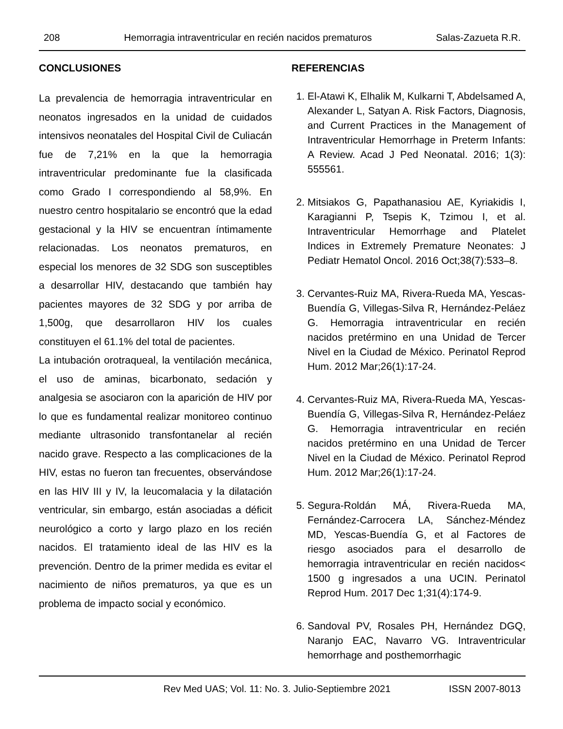208 Hemorragia intraventricular en recién nacidos prematuros Salas-Zazueta R.R.
CONCLUSIONES
La prevalencia de hemorragia intraventricular en neonatos ingresados en la unidad de cuidados intensivos neonatales del Hospital Civil de Culiacán fue de 7,21% en la que la hemorragia intraventricular predominante fue la clasificada como Grado I correspondiendo al 58,9%. En nuestro centro hospitalario se encontró que la edad gestacional y la HIV se encuentran íntimamente relacionadas. Los neonatos prematuros, en especial los menores de 32 SDG son susceptibles a desarrollar HIV, destacando que también hay pacientes mayores de 32 SDG y por arriba de 1,500g, que desarrollaron HIV los cuales constituyen el 61.1% del total de pacientes.
La intubación orotraqueal, la ventilación mecánica, el uso de aminas, bicarbonato, sedación y analgesia se asociaron con la aparición de HIV por lo que es fundamental realizar monitoreo continuo mediante ultrasonido transfontanelar al recién nacido grave. Respecto a las complicaciones de la HIV, estas no fueron tan frecuentes, observándose en las HIV III y IV, la leucomalacia y la dilatación ventricular, sin embargo, están asociadas a déficit neurológico a corto y largo plazo en los recién nacidos. El tratamiento ideal de las HIV es la prevención. Dentro de la primer medida es evitar el nacimiento de niños prematuros, ya que es un problema de impacto social y económico.
REFERENCIAS
1. El-Atawi K, Elhalik M, Kulkarni T, Abdelsamed A, Alexander L, Satyan A. Risk Factors, Diagnosis, and Current Practices in the Management of Intraventricular Hemorrhage in Preterm Infants: A Review. Acad J Ped Neonatal. 2016; 1(3): 555561.
2. Mitsiakos G, Papathanasiou AE, Kyriakidis I, Karagianni P, Tsepis K, Tzimou I, et al. Intraventricular Hemorrhage and Platelet Indices in Extremely Premature Neonates: J Pediatr Hematol Oncol. 2016 Oct;38(7):533–8.
3. Cervantes-Ruiz MA, Rivera-Rueda MA, Yescas-Buendía G, Villegas-Silva R, Hernández-Peláez G. Hemorragia intraventricular en recién nacidos pretérmino en una Unidad de Tercer Nivel en la Ciudad de México. Perinatol Reprod Hum. 2012 Mar;26(1):17-24.
4. Cervantes-Ruiz MA, Rivera-Rueda MA, Yescas-Buendía G, Villegas-Silva R, Hernández-Peláez G. Hemorragia intraventricular en recién nacidos pretérmino en una Unidad de Tercer Nivel en la Ciudad de México. Perinatol Reprod Hum. 2012 Mar;26(1):17-24.
5. Segura-Roldán MÁ, Rivera-Rueda MA, Fernández-Carrocera LA, Sánchez-Méndez MD, Yescas-Buendía G, et al Factores de riesgo asociados para el desarrollo de hemorragia intraventricular en recién nacidos< 1500 g ingresados a una UCIN. Perinatol Reprod Hum. 2017 Dec 1;31(4):174-9.
6. Sandoval PV, Rosales PH, Hernández DGQ, Naranjo EAC, Navarro VG. Intraventricular hemorrhage and posthemorrhagic
Rev Med UAS; Vol. 11: No. 3. Julio-Septiembre 2021 ISSN 2007-8013